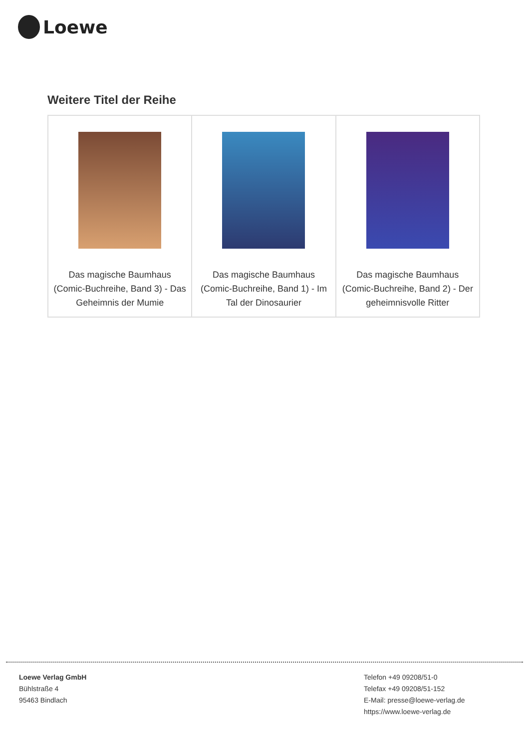Loewe
Weitere Titel der Reihe
| Das magische Baumhaus (Comic-Buchreihe, Band 3) - Das Geheimnis der Mumie | Das magische Baumhaus (Comic-Buchreihe, Band 1) - Im Tal der Dinosaurier | Das magische Baumhaus (Comic-Buchreihe, Band 2) - Der geheimnisvolle Ritter |
Loewe Verlag GmbH
Bühlstraße 4
95463 Bindlach
Telefon +49 09208/51-0
Telefax +49 09208/51-152
E-Mail: presse@loewe-verlag.de
https://www.loewe-verlag.de